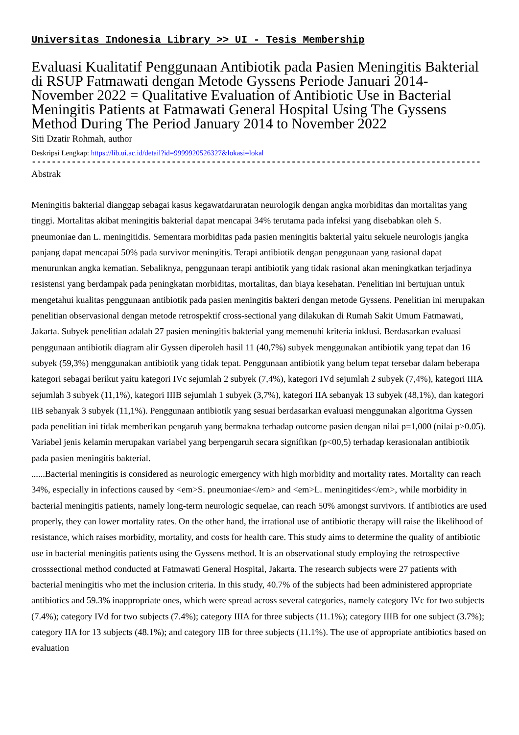Universitas Indonesia Library >> UI - Tesis Membership
Evaluasi Kualitatif Penggunaan Antibiotik pada Pasien Meningitis Bakterial di RSUP Fatmawati dengan Metode Gyssens Periode Januari 2014-November 2022 = Qualitative Evaluation of Antibiotic Use in Bacterial Meningitis Patients at Fatmawati General Hospital Using The Gyssens Method During The Period January 2014 to November 2022
Siti Dzatir Rohmah, author
Deskripsi Lengkap: https://lib.ui.ac.id/detail?id=9999920526327&lokasi=lokal
------------------------------------------------------------------------------------------
Abstrak
Meningitis bakterial dianggap sebagai kasus kegawatdaruratan neurologik dengan angka morbiditas dan mortalitas yang tinggi. Mortalitas akibat meningitis bakterial dapat mencapai 34% terutama pada infeksi yang disebabkan oleh S. pneumoniae dan L. meningitidis. Sementara morbiditas pada pasien meningitis bakterial yaitu sekuele neurologis jangka panjang dapat mencapai 50% pada survivor meningitis. Terapi antibiotik dengan penggunaan yang rasional dapat menurunkan angka kematian. Sebaliknya, penggunaan terapi antibiotik yang tidak rasional akan meningkatkan terjadinya resistensi yang berdampak pada peningkatan morbiditas, mortalitas, dan biaya kesehatan. Penelitian ini bertujuan untuk mengetahui kualitas penggunaan antibiotik pada pasien meningitis bakteri dengan metode Gyssens. Penelitian ini merupakan penelitian observasional dengan metode retrospektif cross-sectional yang dilakukan di Rumah Sakit Umum Fatmawati, Jakarta. Subyek penelitian adalah 27 pasien meningitis bakterial yang memenuhi kriteria inklusi. Berdasarkan evaluasi penggunaan antibiotik diagram alir Gyssen diperoleh hasil 11 (40,7%) subyek menggunakan antibiotik yang tepat dan 16 subyek (59,3%) menggunakan antibiotik yang tidak tepat. Penggunaan antibiotik yang belum tepat tersebar dalam beberapa kategori sebagai berikut yaitu kategori IVc sejumlah 2 subyek (7,4%), kategori IVd sejumlah 2 subyek (7,4%), kategori IIIA sejumlah 3 subyek (11,1%), kategori IIIB sejumlah 1 subyek (3,7%), kategori IIA sebanyak 13 subyek (48,1%), dan kategori IIB sebanyak 3 subyek (11,1%). Penggunaan antibiotik yang sesuai berdasarkan evaluasi menggunakan algoritma Gyssen pada penelitian ini tidak memberikan pengaruh yang bermakna terhadap outcome pasien dengan nilai p=1,000 (nilai p>0.05). Variabel jenis kelamin merupakan variabel yang berpengaruh secara signifikan (p<00,5) terhadap kerasionalan antibiotik pada pasien meningitis bakterial.
......Bacterial meningitis is considered as neurologic emergency with high morbidity and mortality rates. Mortality can reach 34%, especially in infections caused by <em>S. pneumoniae</em> and <em>L. meningitides</em>, while morbidity in bacterial meningitis patients, namely long-term neurologic sequelae, can reach 50% amongst survivors. If antibiotics are used properly, they can lower mortality rates. On the other hand, the irrational use of antibiotic therapy will raise the likelihood of resistance, which raises morbidity, mortality, and costs for health care. This study aims to determine the quality of antibiotic use in bacterial meningitis patients using the Gyssens method. It is an observational study employing the retrospective crosssectional method conducted at Fatmawati General Hospital, Jakarta. The research subjects were 27 patients with bacterial meningitis who met the inclusion criteria. In this study, 40.7% of the subjects had been administered appropriate antibiotics and 59.3% inappropriate ones, which were spread across several categories, namely category IVc for two subjects (7.4%); category IVd for two subjects (7.4%); category IIIA for three subjects (11.1%); category IIIB for one subject (3.7%); category IIA for 13 subjects (48.1%); and category IIB for three subjects (11.1%). The use of appropriate antibiotics based on evaluation